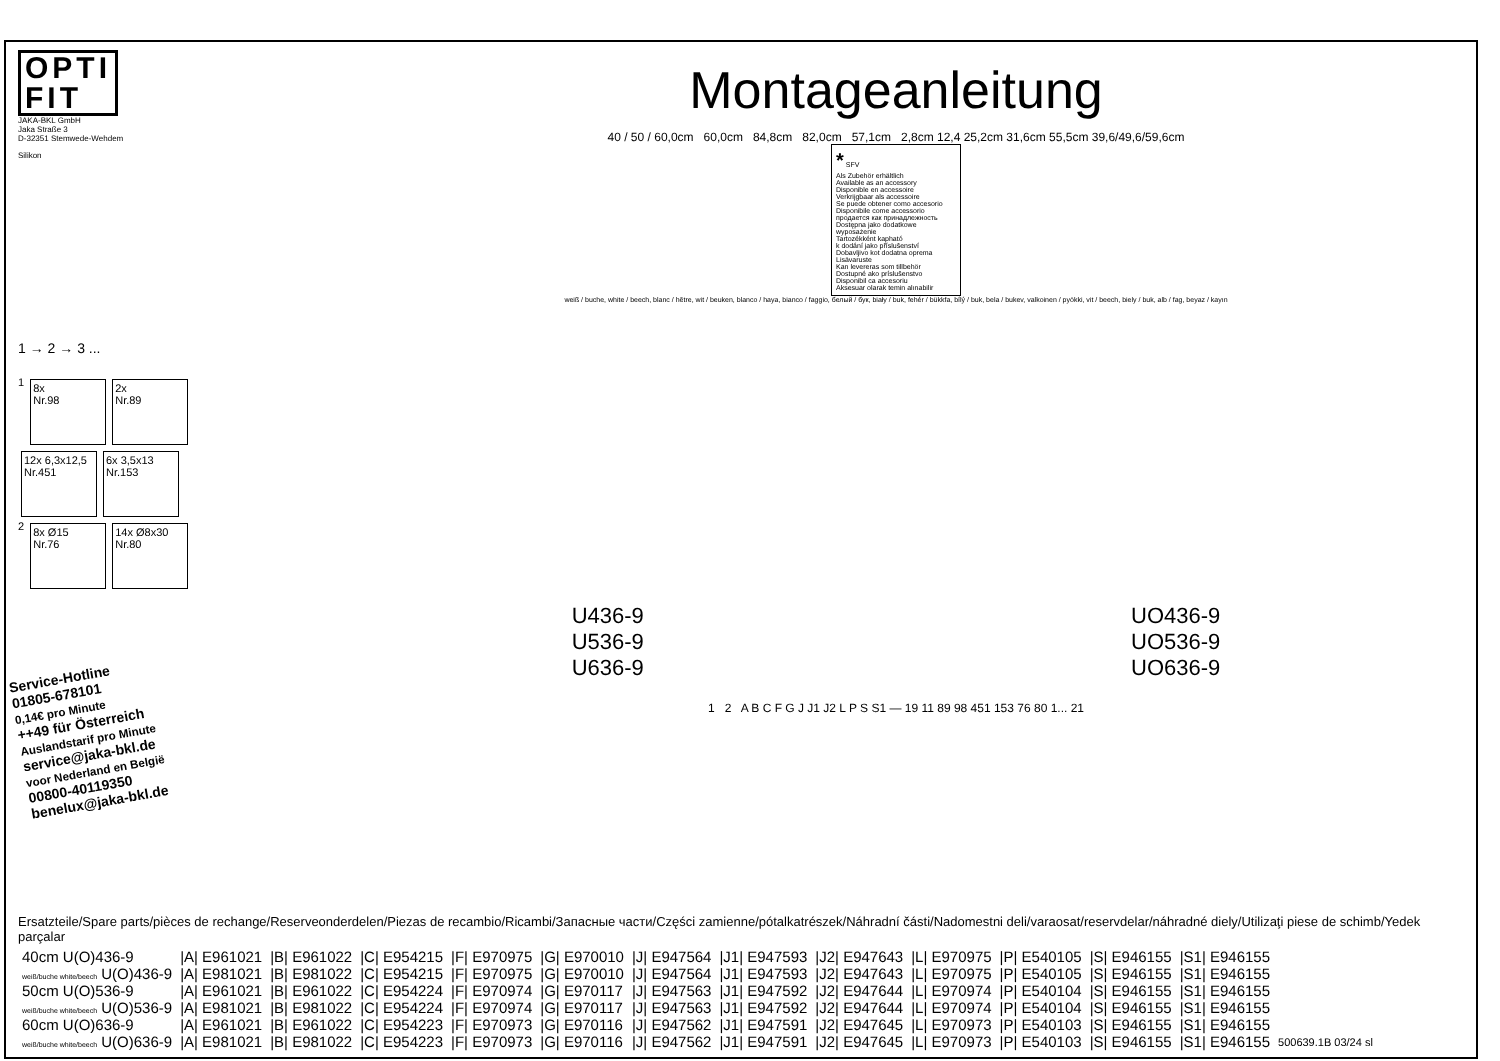OPTI
FIT
JAKA-BKL GmbH
Jaka Straße 3
D-32351 Stemwede-Wehdem
Silikon
1 → 2 → 3 ...
1 8x
Nr.98 2x
Nr.89
12x 6,3x12,5
Nr.451 6x 3,5x13
Nr.153
2 8x Ø15
Nr.76 14x Ø8x30
Nr.80
Service-Hotline
01805-678101
0,14€ pro Minute
++49 für Österreich
Auslandstarif pro Minute
service@jaka-bkl.de
voor Nederland en België
00800-40119350
benelux@jaka-bkl.de
Montageanleitung
40 / 50 / 60,0cm 60,0cm 84,8cm 82,0cm 57,1cm 2,8cm 12,4 25,2cm 31,6cm 55,5cm 39,6/49,6/59,6cm
* SFV
Als Zubehör erhältlich
Available as an accessory
Disponible en accessoire
Verkrijgbaar als accessoire
Se puede obtener como accesorio
Disponibile come accessorio
продается как принадлежность
Dostępna jako dodatkowe wyposażenie
Tartozékként kapható
k dodání jako příslušenství
Dobavljivo kot dodatna oprema
Lisävaruste
Kan levereras som tillbehör
Dostupné ako príslušenstvo
Disponibil ca accesoriu
Aksesuar olarak temin alınabilir
weiß / buche, white / beech, blanc / hêtre, wit / beuken, blanco / haya, bianco / faggio, белый / бук, biały / buk, fehér / bükkfa, bílý / buk, bela / bukev, valkoinen / pyökki, vit / beech, biely / buk, alb / fag, beyaz / kayın
U436-9
U536-9
U636-9
UO436-9
UO536-9
UO636-9
1 2 A B C F G J J1 J2 L P S S1 — 19 11 89 98 451 153 76 80 1... 21
Ersatzteile/Spare parts/pièces de rechange/Reserveonderdelen/Piezas de recambio/Ricambi/Запасные части/Części zamienne/pótalkatrészek/Náhradní části/Nadomestni deli/varaosat/reservdelar/náhradné diely/Utilizaţi piese de schimb/Yedek parçalar
| 40cm U(O)436-9 | /A/ E961021 | /B/ E961022 | /C/ E954215 | /F/ E970975 | /G/ E970010 | /J/ E947564 | /J1/ E947593 | /J2/ E947643 | /L/ E970975 | /P/ E540105 | /S/ E946155 | /S1/ E946155 | |
| weiß/buche white/beech U(O)436-9 | /A/ E981021 | /B/ E981022 | /C/ E954215 | /F/ E970975 | /G/ E970010 | /J/ E947564 | /J1/ E947593 | /J2/ E947643 | /L/ E970975 | /P/ E540105 | /S/ E946155 | /S1/ E946155 | |
| 50cm U(O)536-9 | /A/ E961021 | /B/ E961022 | /C/ E954224 | /F/ E970974 | /G/ E970117 | /J/ E947563 | /J1/ E947592 | /J2/ E947644 | /L/ E970974 | /P/ E540104 | /S/ E946155 | /S1/ E946155 | |
| weiß/buche white/beech U(O)536-9 | /A/ E981021 | /B/ E981022 | /C/ E954224 | /F/ E970974 | /G/ E970117 | /J/ E947563 | /J1/ E947592 | /J2/ E947644 | /L/ E970974 | /P/ E540104 | /S/ E946155 | /S1/ E946155 | |
| 60cm U(O)636-9 | /A/ E961021 | /B/ E961022 | /C/ E954223 | /F/ E970973 | /G/ E970116 | /J/ E947562 | /J1/ E947591 | /J2/ E947645 | /L/ E970973 | /P/ E540103 | /S/ E946155 | /S1/ E946155 | |
| weiß/buche white/beech U(O)636-9 | /A/ E981021 | /B/ E981022 | /C/ E954223 | /F/ E970973 | /G/ E970116 | /J/ E947562 | /J1/ E947591 | /J2/ E947645 | /L/ E970973 | /P/ E540103 | /S/ E946155 | /S1/ E946155 | 500639.1B 03/24 sl |